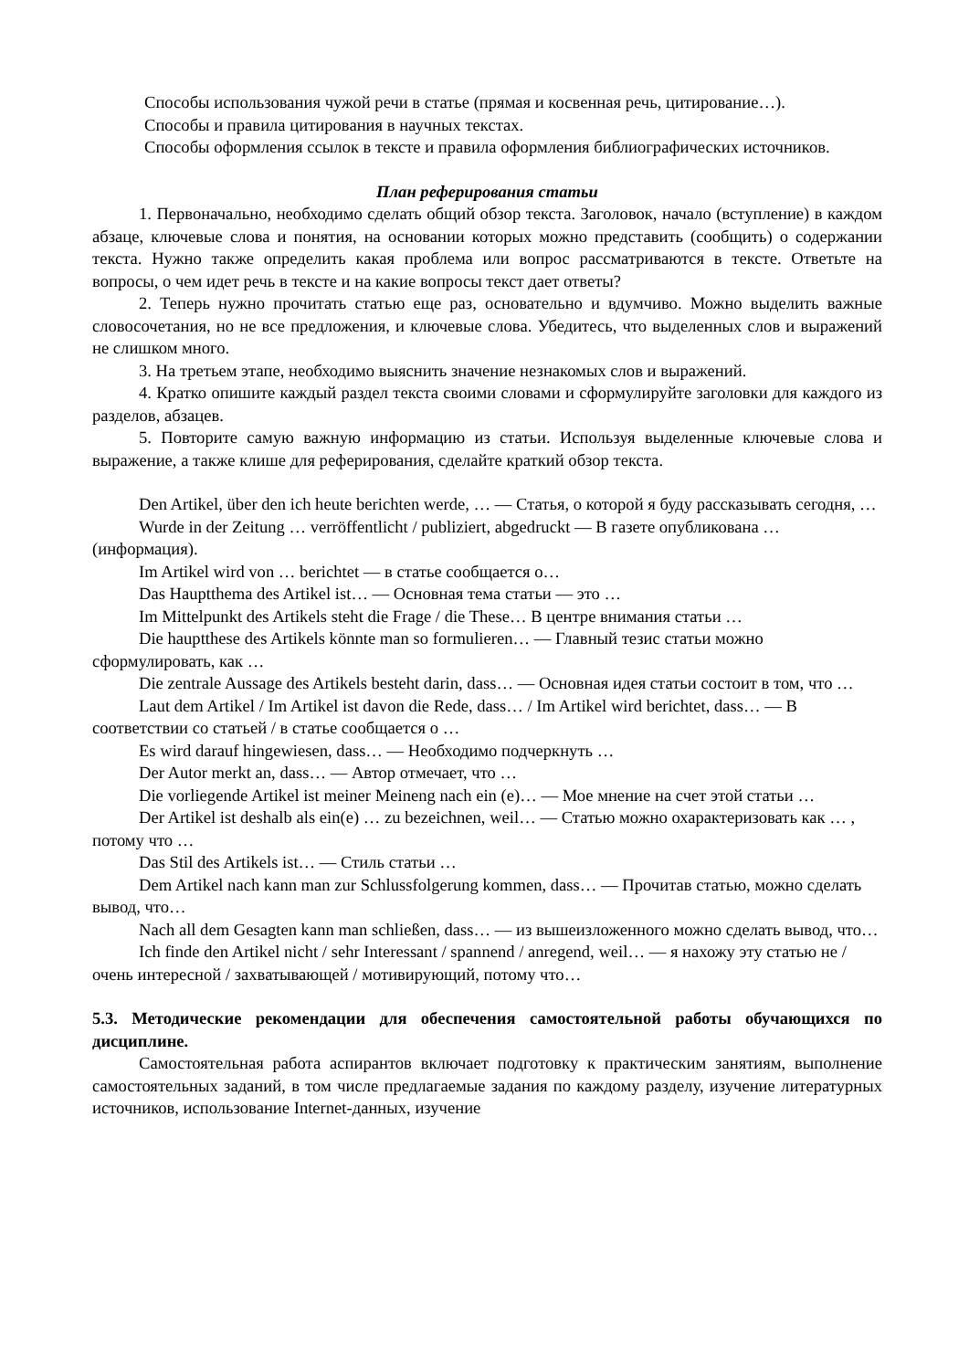Способы использования чужой речи в статье (прямая и косвенная речь, цитирование…).
Способы и правила цитирования в научных текстах.
Способы оформления ссылок в тексте и правила оформления библиографических источников.
План реферирования статьи
1. Первоначально, необходимо сделать общий обзор текста. Заголовок, начало (вступление) в каждом абзаце, ключевые слова и понятия, на основании которых можно представить (сообщить) о содержании текста. Нужно также определить какая проблема или вопрос рассматриваются в тексте. Ответьте на вопросы, о чем идет речь в тексте и на какие вопросы текст дает ответы?
2. Теперь нужно прочитать статью еще раз, основательно и вдумчиво. Можно выделить важные словосочетания, но не все предложения, и ключевые слова. Убедитесь, что выделенных слов и выражений не слишком много.
3. На третьем этапе, необходимо выяснить значение незнакомых слов и выражений.
4. Кратко опишите каждый раздел текста своими словами и сформулируйте заголовки для каждого из разделов, абзацев.
5. Повторите самую важную информацию из статьи. Используя выделенные ключевые слова и выражение, а также клише для реферирования, сделайте краткий обзор текста.
Den Artikel, über den ich heute berichten werde, … — Статья, о которой я буду рассказывать сегодня, …
Wurde in der Zeitung … verröffentlicht / publiziert, abgedruckt — В газете опубликована … (информация).
Im Artikel wird von … berichtet — в статье сообщается о…
Das Hauptthema des Artikel ist… — Основная тема статьи — это …
Im Mittelpunkt des Artikels steht die Frage / die These… В центре внимания статьи …
Die hauptthese des Artikels könnte man so formulieren… — Главный тезис статьи можно сформулировать, как …
Die zentrale Aussage des Artikels besteht darin, dass… — Основная идея статьи состоит в том, что …
Laut dem Artikel / Im Artikel ist davon die Rede, dass… / Im Artikel wird berichtet, dass… — В соответствии со статьей / в статье сообщается о …
Es wird darauf hingewiesen, dass… — Необходимо подчеркнуть …
Der Autor merkt an, dass… — Автор отмечает, что …
Die vorliegende Artikel ist meiner Meineng nach ein (e)… — Мое мнение на счет этой статьи …
Der Artikel ist deshalb als ein(e) … zu bezeichnen, weil… — Статью можно охарактеризовать как … , потому что …
Das Stil des Artikels ist… — Стиль статьи …
Dem Artikel nach kann man zur Schlussfolgerung kommen, dass… — Прочитав статью, можно сделать вывод, что…
Nach all dem Gesagten kann man schließen, dass… — из вышеизложенного можно сделать вывод, что…
Ich finde den Artikel nicht / sehr Interessant / spannend / anregend, weil… — я нахожу эту статью не / очень интересной / захватывающей / мотивирующий, потому что…
5.3. Методические рекомендации для обеспечения самостоятельной работы обучающихся по дисциплине.
Самостоятельная работа аспирантов включает подготовку к практическим занятиям, выполнение самостоятельных заданий, в том числе предлагаемые задания по каждому разделу, изучение литературных источников, использование Internet-данных, изучение